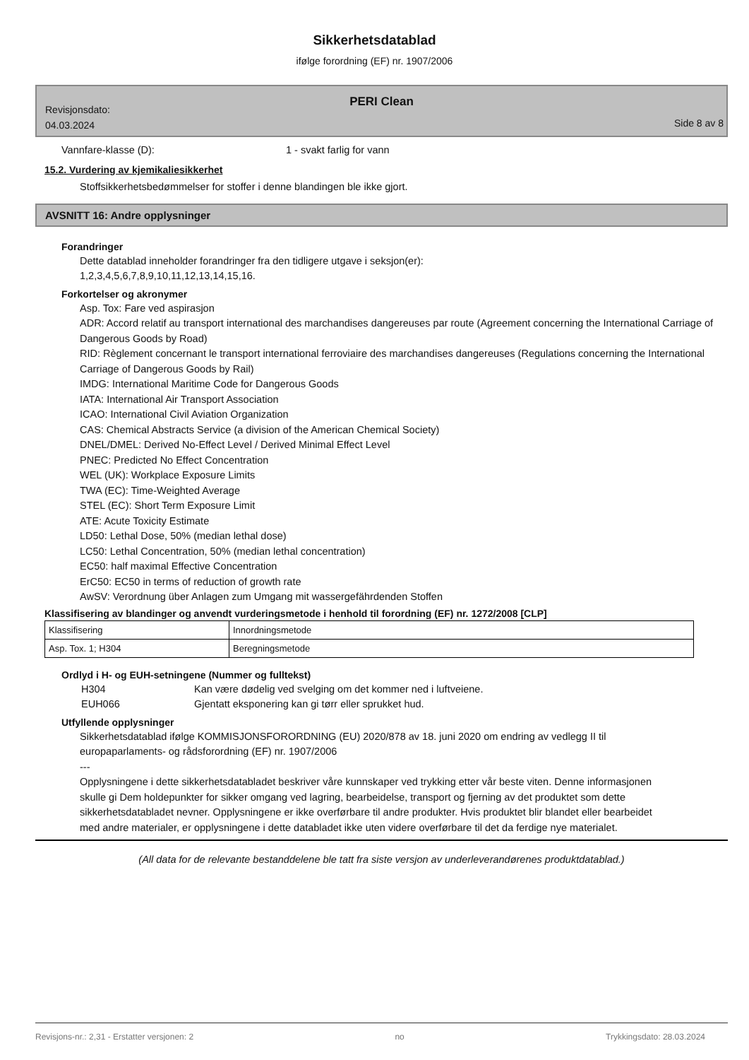Sikkerhetsdatablad
ifølge forordning (EF) nr. 1907/2006
PERI Clean
Revisjonsdato:
04.03.2024
Side 8 av 8
Vannfare-klasse (D): 1 - svakt farlig for vann
15.2. Vurdering av kjemikaliesikkerhet
Stoffsikkerhetsbedømmelser for stoffer i denne blandingen ble ikke gjort.
AVSNITT 16: Andre opplysninger
Forandringer
Dette datablad inneholder forandringer fra den tidligere utgave i seksjon(er):
1,2,3,4,5,6,7,8,9,10,11,12,13,14,15,16.
Forkortelser og akronymer
Asp. Tox: Fare ved aspirasjon
ADR: Accord relatif au transport international des marchandises dangereuses par route (Agreement concerning the International Carriage of Dangerous Goods by Road)
RID: Règlement concernant le transport international ferroviaire des marchandises dangereuses (Regulations concerning the International Carriage of Dangerous Goods by Rail)
IMDG: International Maritime Code for Dangerous Goods
IATA: International Air Transport Association
ICAO: International Civil Aviation Organization
CAS: Chemical Abstracts Service (a division of the American Chemical Society)
DNEL/DMEL: Derived No-Effect Level / Derived Minimal Effect Level
PNEC: Predicted No Effect Concentration
WEL (UK): Workplace Exposure Limits
TWA (EC): Time-Weighted Average
STEL (EC): Short Term Exposure Limit
ATE: Acute Toxicity Estimate
LD50: Lethal Dose, 50% (median lethal dose)
LC50: Lethal Concentration, 50% (median lethal concentration)
EC50: half maximal Effective Concentration
ErC50: EC50 in terms of reduction of growth rate
AwSV: Verordnung über Anlagen zum Umgang mit wassergefährdenden Stoffen
Klassifisering av blandinger og anvendt vurderingsmetode i henhold til forordning (EF) nr. 1272/2008 [CLP]
| Klassifisering | Innordningsmetode |
| Asp. Tox. 1; H304 | Beregningsmetode |
Ordlyd i H- og EUH-setningene (Nummer og fulltekst)
H304 Kan være dødelig ved svelging om det kommer ned i luftveiene.
EUH066 Gjentatt eksponering kan gi tørr eller sprukket hud.
Utfyllende opplysninger
Sikkerhetsdatablad ifølge KOMMISJONSFORORDNING (EU) 2020/878 av 18. juni 2020 om endring av vedlegg II til europaparlaments- og rådsforordning (EF) nr. 1907/2006
---
Opplysningene i dette sikkerhetsdatabladet beskriver våre kunnskaper ved trykking etter vår beste viten. Denne informasjonen skulle gi Dem holdepunkter for sikker omgang ved lagring, bearbeidelse, transport og fjerning av det produktet som dette sikkerhetsdatabladet nevner. Opplysningene er ikke overførbare til andre produkter. Hvis produktet blir blandet eller bearbeidet med andre materialer, er opplysningene i dette databladet ikke uten videre overførbare til det da ferdige nye materialet.
(All data for de relevante bestanddelene ble tatt fra siste versjon av underleverandørenes produktdatablad.)
Revisjons-nr.: 2,31 - Erstatter versjonen: 2 no Trykkingsdato: 28.03.2024